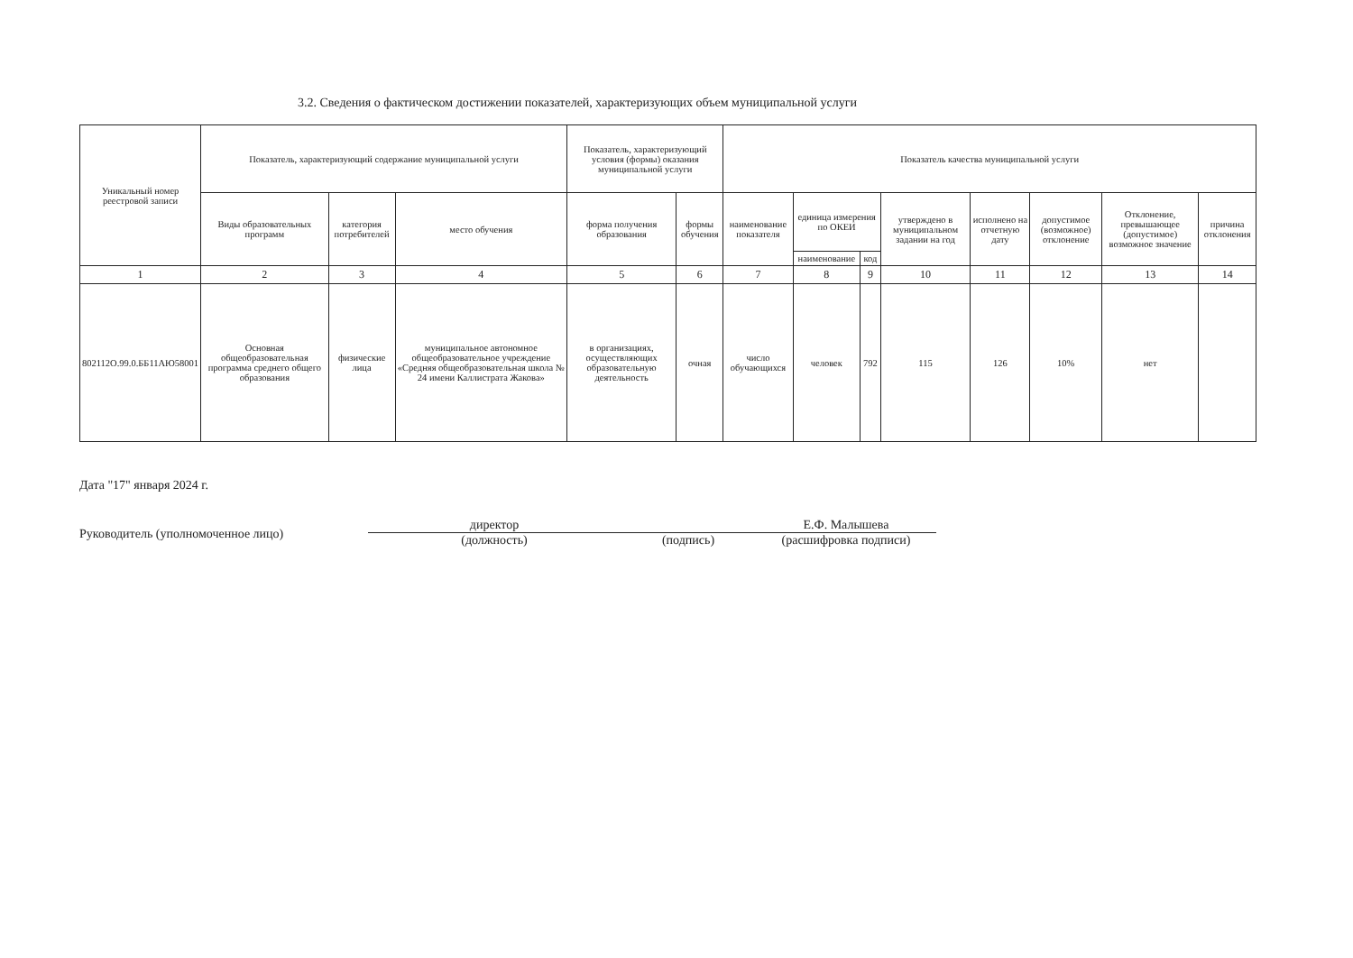3.2. Сведения о фактическом достижении показателей, характеризующих объем муниципальной услуги
| Уникальный номер реестровой записи | Показатель, характеризующий содержание муниципальной услуги | | | Показатель, характеризующий условия (формы) оказания муниципальной услуги | | Показатель качества муниципальной услуги | | | | | | | |
| --- | --- | --- | --- | --- | --- | --- | --- | --- | --- | --- | --- | --- | --- |
| | Виды образовательных программ | категория потребителей | место обучения | форма получения образования | формы обучения | наименование показателя | единица измерения по ОКЕИ | | утверждено в муниципальном задании на год | исполнено на отчетную дату | допустимое (возможное) отклонение | Отклонение, превышающее (допустимое) возможное значение | причина отклонения |
| | | | | | | | наименование | код | | | | | |
| 1 | 2 | 3 | 4 | 5 | 6 | 7 | 8 | 9 | 10 | 11 | 12 | 13 | 14 |
| 802112О.99.0.ББ11АЮ58001 | Основная общеобразовательная программа среднего общего образования | физические лица | муниципальное автономное общеобразовательное учреждение «Средняя общеобразовательная школа № 24 имени Каллистрата Жакова» | в организациях, осуществляющих образовательную деятельность | очная | число обучающихся | человек | 792 | 115 | 126 | 10% | нет | |
Дата "17" января 2024 г.
Руководитель (уполномоченное лицо)
директор
(должность)
(подпись) Е.Ф. Малышева
(расшифровка подписи)